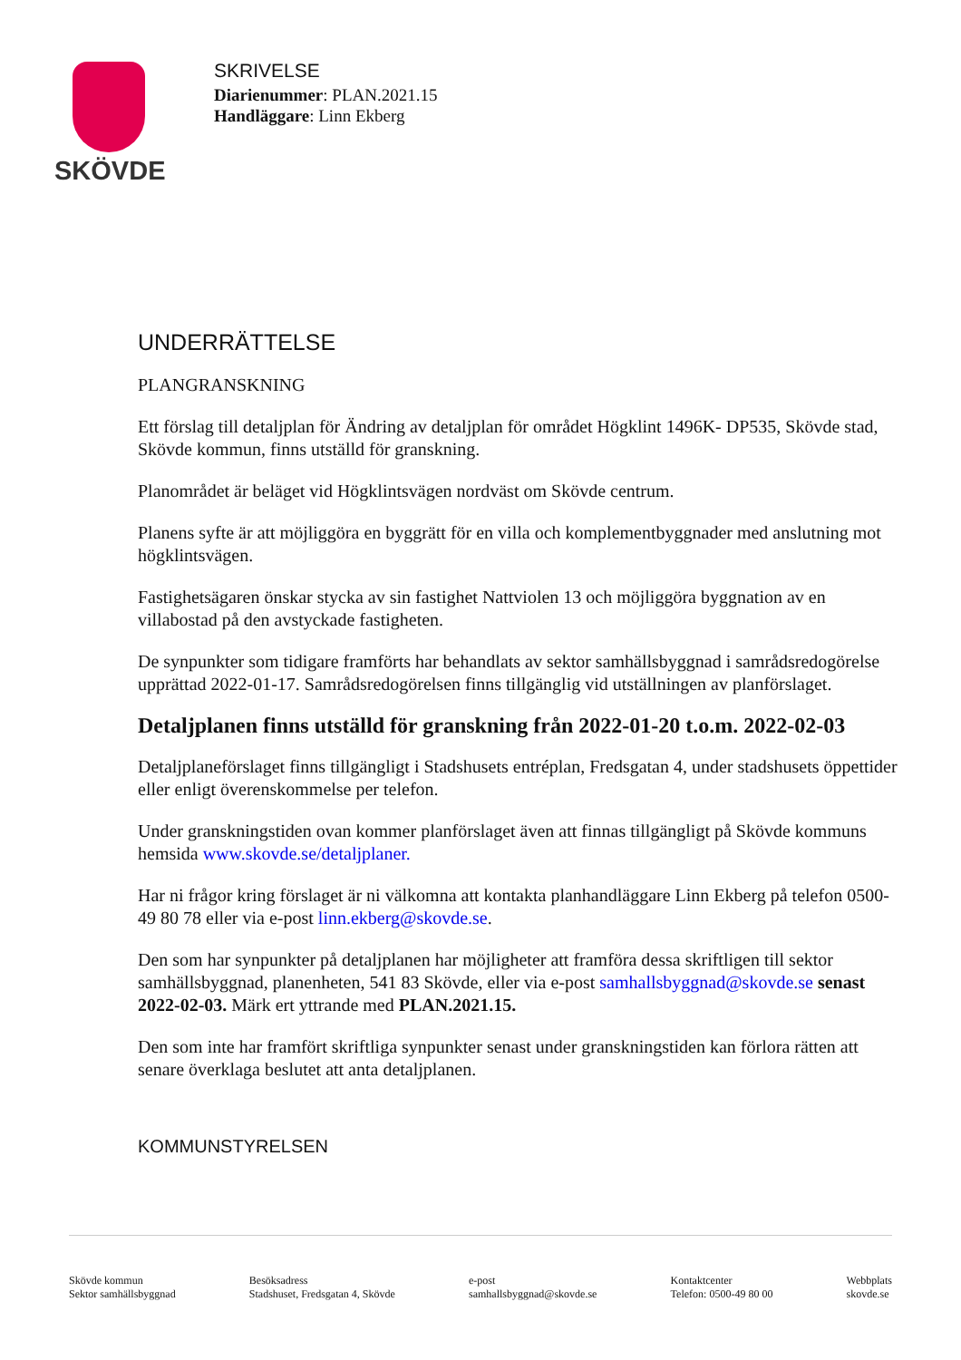SKÖVDE
SKRIVELSE
Diarienummer: PLAN.2021.15
Handläggare: Linn Ekberg
UNDERRÄTTELSE
PLANGRANSKNING
Ett förslag till detaljplan för Ändring av detaljplan för området Högklint 1496K- DP535, Skövde stad, Skövde kommun, finns utställd för granskning.
Planområdet är beläget vid Högklintsvägen nordväst om Skövde centrum.
Planens syfte är att möjliggöra en byggrätt för en villa och komplementbyggnader med anslutning mot högklintsvägen.
Fastighetsägaren önskar stycka av sin fastighet Nattviolen 13 och möjliggöra byggnation av en villabostad på den avstyckade fastigheten.
De synpunkter som tidigare framförts har behandlats av sektor samhällsbyggnad i samrådsredogörelse upprättad 2022-01-17. Samrådsredogörelsen finns tillgänglig vid utställningen av planförslaget.
Detaljplanen finns utställd för granskning från 2022-01-20 t.o.m. 2022-02-03
Detaljplaneförslaget finns tillgängligt i Stadshusets entréplan, Fredsgatan 4, under stadshusets öppettider eller enligt överenskommelse per telefon.
Under granskningstiden ovan kommer planförslaget även att finnas tillgängligt på Skövde kommuns hemsida www.skovde.se/detaljplaner.
Har ni frågor kring förslaget är ni välkomna att kontakta planhandläggare Linn Ekberg på telefon 0500-49 80 78 eller via e-post linn.ekberg@skovde.se.
Den som har synpunkter på detaljplanen har möjligheter att framföra dessa skriftligen till sektor samhällsbyggnad, planenheten, 541 83 Skövde, eller via e-post samhallsbyggnad@skovde.se senast 2022-02-03. Märk ert yttrande med PLAN.2021.15.
Den som inte har framfört skriftliga synpunkter senast under granskningstiden kan förlora rätten att senare överklaga beslutet att anta detaljplanen.
KOMMUNSTYRELSEN
Skövde kommun
Sektor samhällsbyggnad
Besöksadress
Stadshuset, Fredsgatan 4, Skövde
e-post
samhallsbyggnad@skovde.se
Kontaktcenter
Telefon: 0500-49 80 00
Webbplats
skovde.se